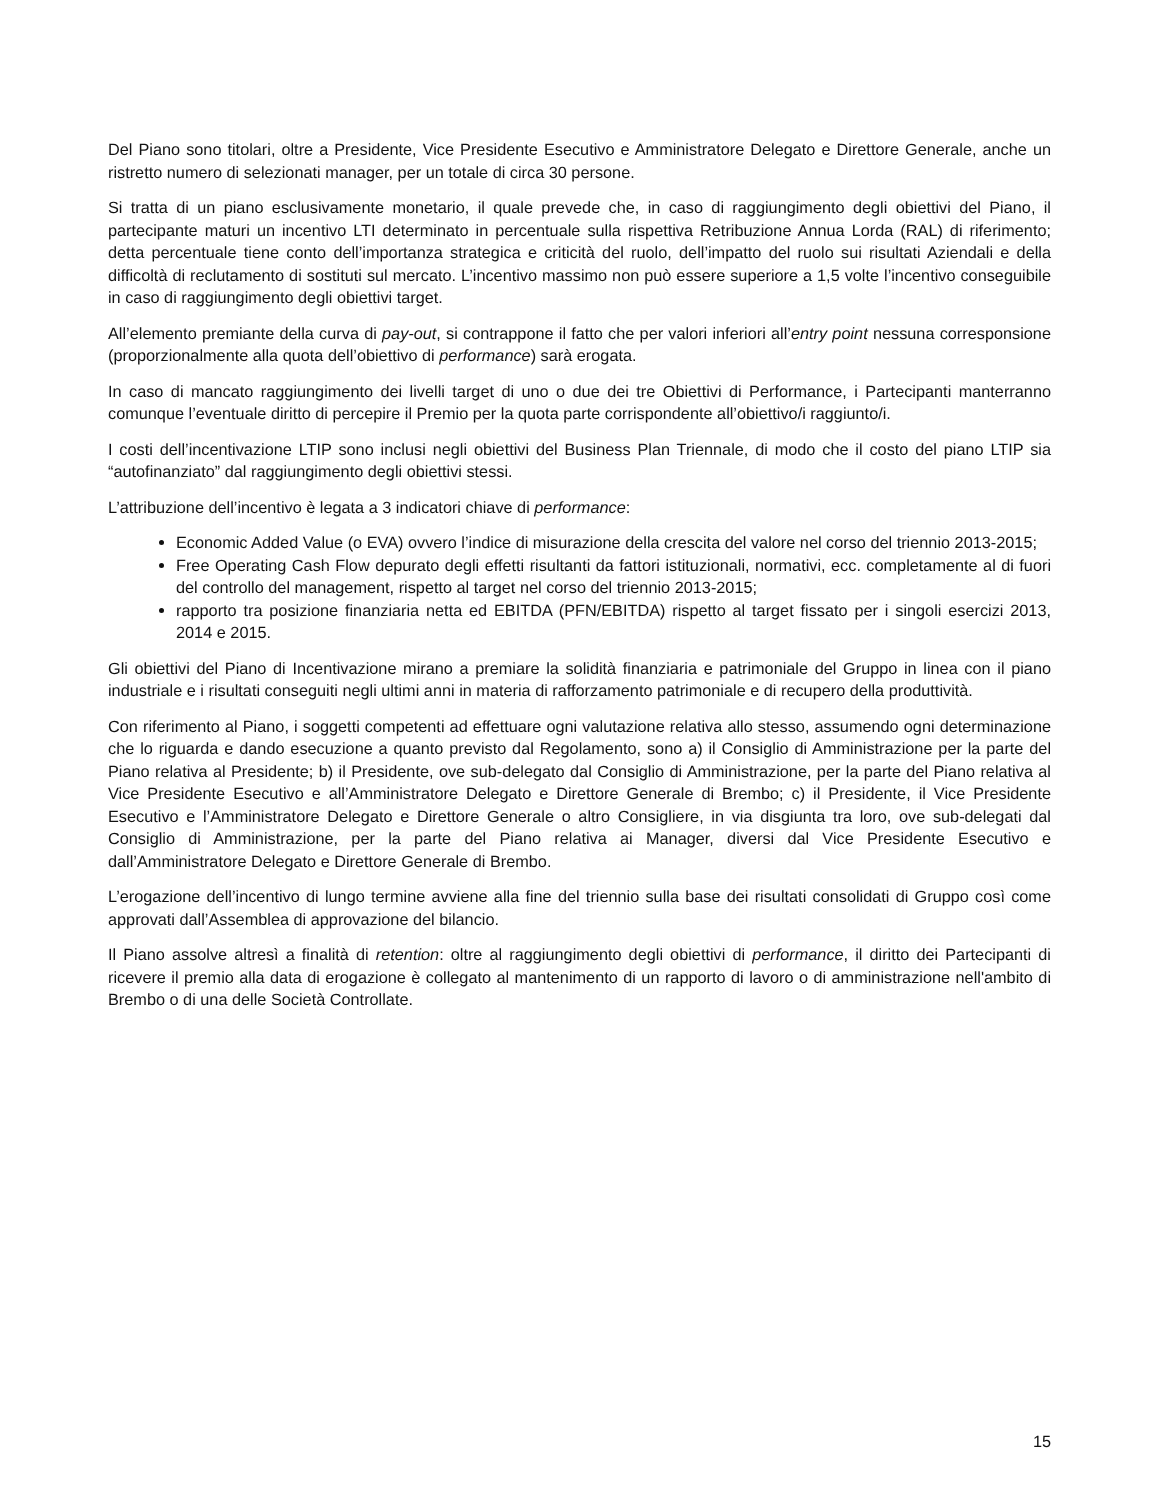Del Piano sono titolari, oltre a Presidente, Vice Presidente Esecutivo e Amministratore Delegato e Direttore Generale, anche un ristretto numero di selezionati manager, per un totale di circa 30 persone.
Si tratta di un piano esclusivamente monetario, il quale prevede che, in caso di raggiungimento degli obiettivi del Piano, il partecipante maturi un incentivo LTI determinato in percentuale sulla rispettiva Retribuzione Annua Lorda (RAL) di riferimento; detta percentuale tiene conto dell’importanza strategica e criticità del ruolo, dell’impatto del ruolo sui risultati Aziendali e della difficoltà di reclutamento di sostituti sul mercato. L’incentivo massimo non può essere superiore a 1,5 volte l’incentivo conseguibile in caso di raggiungimento degli obiettivi target.
All’elemento premiante della curva di pay-out, si contrappone il fatto che per valori inferiori all’entry point nessuna corresponsione (proporzionalmente alla quota dell’obiettivo di performance) sarà erogata.
In caso di mancato raggiungimento dei livelli target di uno o due dei tre Obiettivi di Performance, i Partecipanti manterranno comunque l’eventuale diritto di percepire il Premio per la quota parte corrispondente all’obiettivo/i raggiunto/i.
I costi dell’incentivazione LTIP sono inclusi negli obiettivi del Business Plan Triennale, di modo che il costo del piano LTIP sia “autofinanziato” dal raggiungimento degli obiettivi stessi.
L’attribuzione dell’incentivo è legata a 3 indicatori chiave di performance:
Economic Added Value (o EVA) ovvero l’indice di misurazione della crescita del valore nel corso del triennio 2013-2015;
Free Operating Cash Flow depurato degli effetti risultanti da fattori istituzionali, normativi, ecc. completamente al di fuori del controllo del management, rispetto al target nel corso del triennio 2013-2015;
rapporto tra posizione finanziaria netta ed EBITDA (PFN/EBITDA) rispetto al target fissato per i singoli esercizi 2013, 2014 e 2015.
Gli obiettivi del Piano di Incentivazione mirano a premiare la solidità finanziaria e patrimoniale del Gruppo in linea con il piano industriale e i risultati conseguiti negli ultimi anni in materia di rafforzamento patrimoniale e di recupero della produttività.
Con riferimento al Piano, i soggetti competenti ad effettuare ogni valutazione relativa allo stesso, assumendo ogni determinazione che lo riguarda e dando esecuzione a quanto previsto dal Regolamento, sono a) il Consiglio di Amministrazione per la parte del Piano relativa al Presidente; b) il Presidente, ove sub-delegato dal Consiglio di Amministrazione, per la parte del Piano relativa al Vice Presidente Esecutivo e all’Amministratore Delegato e Direttore Generale di Brembo; c) il Presidente, il Vice Presidente Esecutivo e l’Amministratore Delegato e Direttore Generale o altro Consigliere, in via disgiunta tra loro, ove sub-delegati dal Consiglio di Amministrazione, per la parte del Piano relativa ai Manager, diversi dal Vice Presidente Esecutivo e dall’Amministratore Delegato e Direttore Generale di Brembo.
L’erogazione dell’incentivo di lungo termine avviene alla fine del triennio sulla base dei risultati consolidati di Gruppo così come approvati dall’Assemblea di approvazione del bilancio.
Il Piano assolve altresì a finalità di retention: oltre al raggiungimento degli obiettivi di performance, il diritto dei Partecipanti di ricevere il premio alla data di erogazione è collegato al mantenimento di un rapporto di lavoro o di amministrazione nell'ambito di Brembo o di una delle Società Controllate.
15